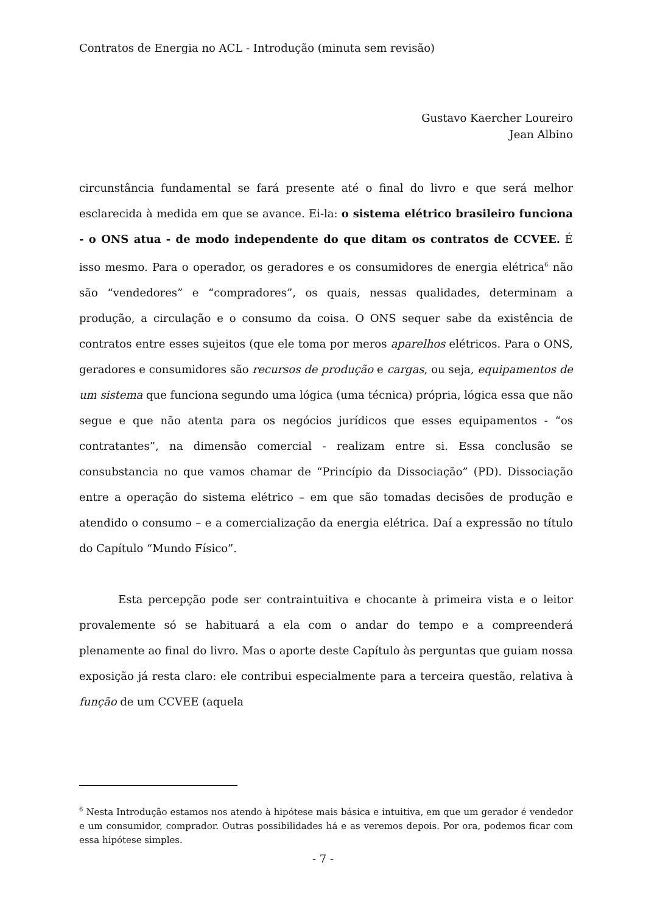Contratos de Energia no ACL - Introdução (minuta sem revisão)
Gustavo Kaercher Loureiro
Jean Albino
circunstância fundamental se fará presente até o final do livro e que será melhor esclarecida à medida em que se avance. Ei-la: o sistema elétrico brasileiro funciona - o ONS atua - de modo independente do que ditam os contratos de CCVEE. É isso mesmo. Para o operador, os geradores e os consumidores de energia elétrica<sup>6</sup> não são “vendedores” e “compradores”, os quais, nessas qualidades, determinam a produção, a circulação e o consumo da coisa. O ONS sequer sabe da existência de contratos entre esses sujeitos (que ele toma por meros aparelhos elétricos. Para o ONS, geradores e consumidores são recursos de produção e cargas, ou seja, equipamentos de um sistema que funciona segundo uma lógica (uma técnica) própria, lógica essa que não segue e que não atenta para os negócios jurídicos que esses equipamentos - “os contratantes”, na dimensão comercial - realizam entre si. Essa conclusão se consubstancia no que vamos chamar de “Princípio da Dissociação” (PD). Dissociação entre a operação do sistema elétrico – em que são tomadas decisões de produção e atendido o consumo – e a comercialização da energia elétrica. Daí a expressão no título do Capítulo “Mundo Físico”.
Esta percepção pode ser contraintuitiva e chocante à primeira vista e o leitor provalemente só se habituará a ela com o andar do tempo e a compreenderá plenamente ao final do livro. Mas o aporte deste Capítulo às perguntas que guiam nossa exposição já resta claro: ele contribui especialmente para a terceira questão, relativa à função de um CCVEE (aquela
<sup>6</sup> Nesta Introdução estamos nos atendo à hipótese mais básica e intuitiva, em que um gerador é vendedor e um consumidor, comprador. Outras possibilidades há e as veremos depois. Por ora, podemos ficar com essa hipótese simples.
- 7 -